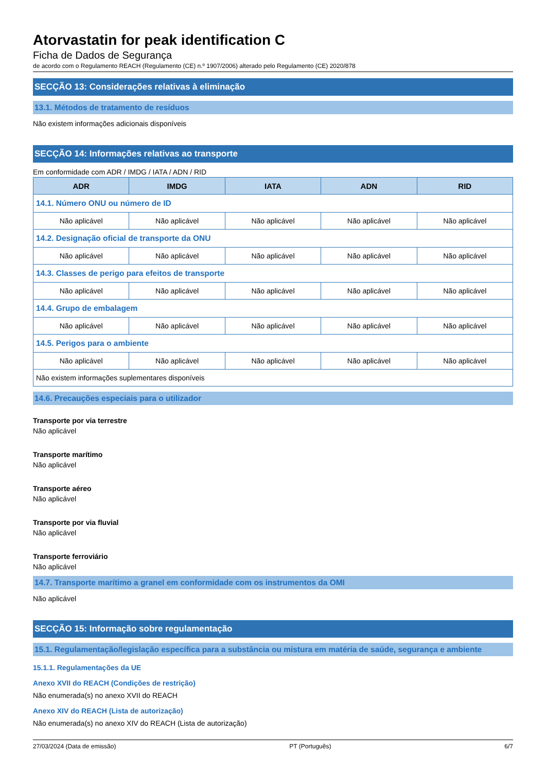Atorvastatin for peak identification C
Ficha de Dados de Segurança
de acordo com o Regulamento REACH (Regulamento (CE) n.º 1907/2006) alterado pelo Regulamento (CE) 2020/878
SECÇÃO 13: Considerações relativas à eliminação
13.1. Métodos de tratamento de resíduos
Não existem informações adicionais disponíveis
SECÇÃO 14: Informações relativas ao transporte
Em conformidade com ADR / IMDG / IATA / ADN / RID
| ADR | IMDG | IATA | ADN | RID |
| --- | --- | --- | --- | --- |
| 14.1. Número ONU ou número de ID | | | | |
| Não aplicável | Não aplicável | Não aplicável | Não aplicável | Não aplicável |
| 14.2. Designação oficial de transporte da ONU | | | | |
| Não aplicável | Não aplicável | Não aplicável | Não aplicável | Não aplicável |
| 14.3. Classes de perigo para efeitos de transporte | | | | |
| Não aplicável | Não aplicável | Não aplicável | Não aplicável | Não aplicável |
| 14.4. Grupo de embalagem | | | | |
| Não aplicável | Não aplicável | Não aplicável | Não aplicável | Não aplicável |
| 14.5. Perigos para o ambiente | | | | |
| Não aplicável | Não aplicável | Não aplicável | Não aplicável | Não aplicável |
| Não existem informações suplementares disponíveis | | | | |
14.6. Precauções especiais para o utilizador
Transporte por via terrestre
Não aplicável
Transporte marítimo
Não aplicável
Transporte aéreo
Não aplicável
Transporte por via fluvial
Não aplicável
Transporte ferroviário
Não aplicável
14.7. Transporte marítimo a granel em conformidade com os instrumentos da OMI
Não aplicável
SECÇÃO 15: Informação sobre regulamentação
15.1. Regulamentação/legislação específica para a substância ou mistura em matéria de saúde, segurança e ambiente
15.1.1. Regulamentações da UE
Anexo XVII do REACH (Condições de restrição)
Não enumerada(s) no anexo XVII do REACH
Anexo XIV do REACH (Lista de autorização)
Não enumerada(s) no anexo XIV do REACH (Lista de autorização)
27/03/2024 (Data de emissão) PT (Português) 6/7